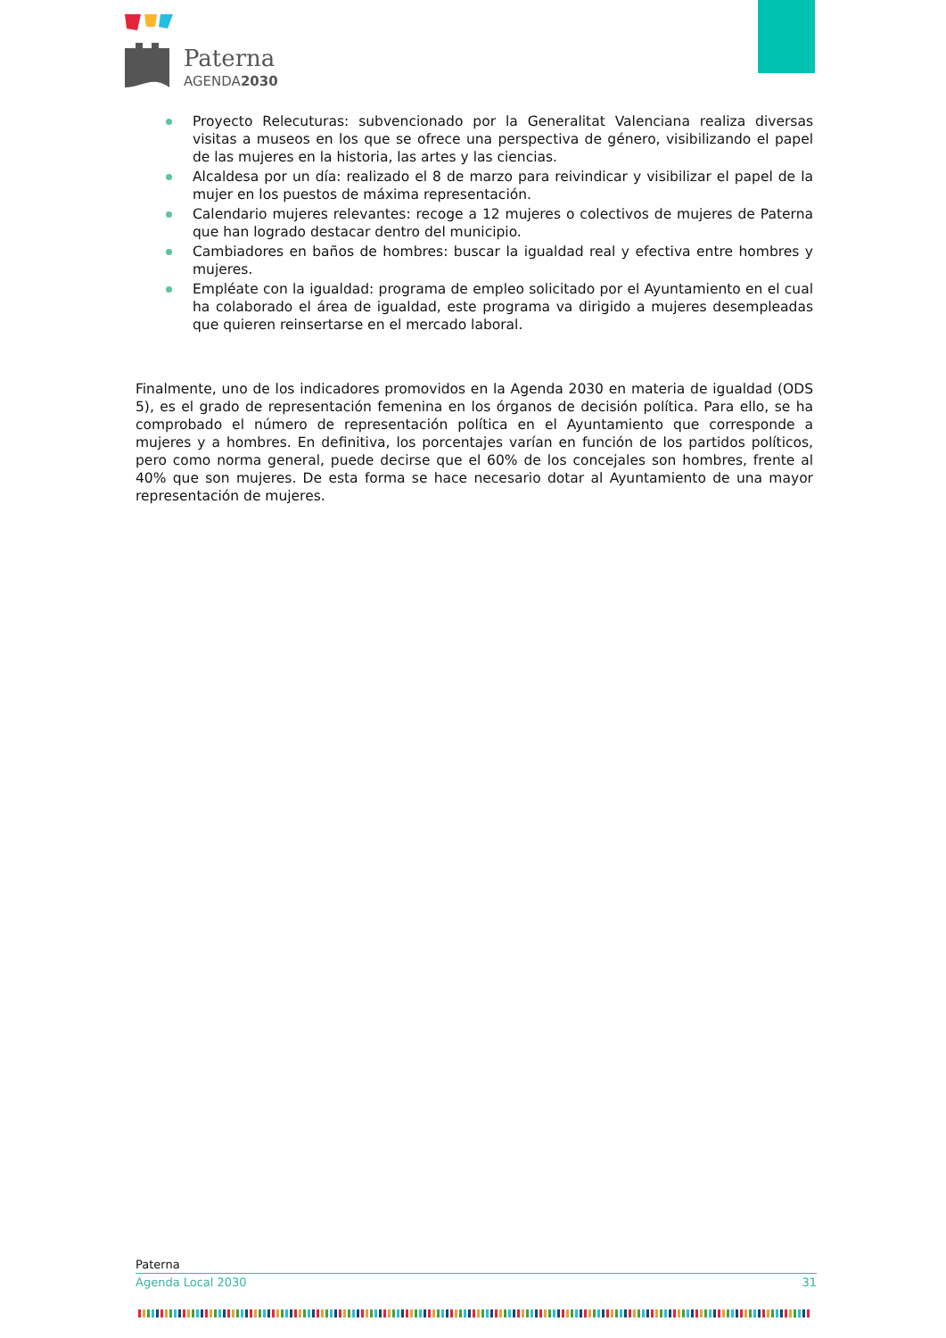Paterna
AGENDA2030
Proyecto Relecuturas: subvencionado por la Generalitat Valenciana realiza diversas visitas a museos en los que se ofrece una perspectiva de género, visibilizando el papel de las mujeres en la historia, las artes y las ciencias.
Alcaldesa por un día: realizado el 8 de marzo para reivindicar y visibilizar el papel de la mujer en los puestos de máxima representación.
Calendario mujeres relevantes: recoge a 12 mujeres o colectivos de mujeres de Paterna que han logrado destacar dentro del municipio.
Cambiadores en baños de hombres: buscar la igualdad real y efectiva entre hombres y mujeres.
Empléate con la igualdad: programa de empleo solicitado por el Ayuntamiento en el cual ha colaborado el área de igualdad, este programa va dirigido a mujeres desempleadas que quieren reinsertarse en el mercado laboral.
Finalmente, uno de los indicadores promovidos en la Agenda 2030 en materia de igualdad (ODS 5), es el grado de representación femenina en los órganos de decisión política. Para ello, se ha comprobado el número de representación política en el Ayuntamiento que corresponde a mujeres y a hombres. En definitiva, los porcentajes varían en función de los partidos políticos, pero como norma general, puede decirse que el 60% de los concejales son hombres, frente al 40% que son mujeres. De esta forma se hace necesario dotar al Ayuntamiento de una mayor representación de mujeres.
Paterna
Agenda Local 2030 31